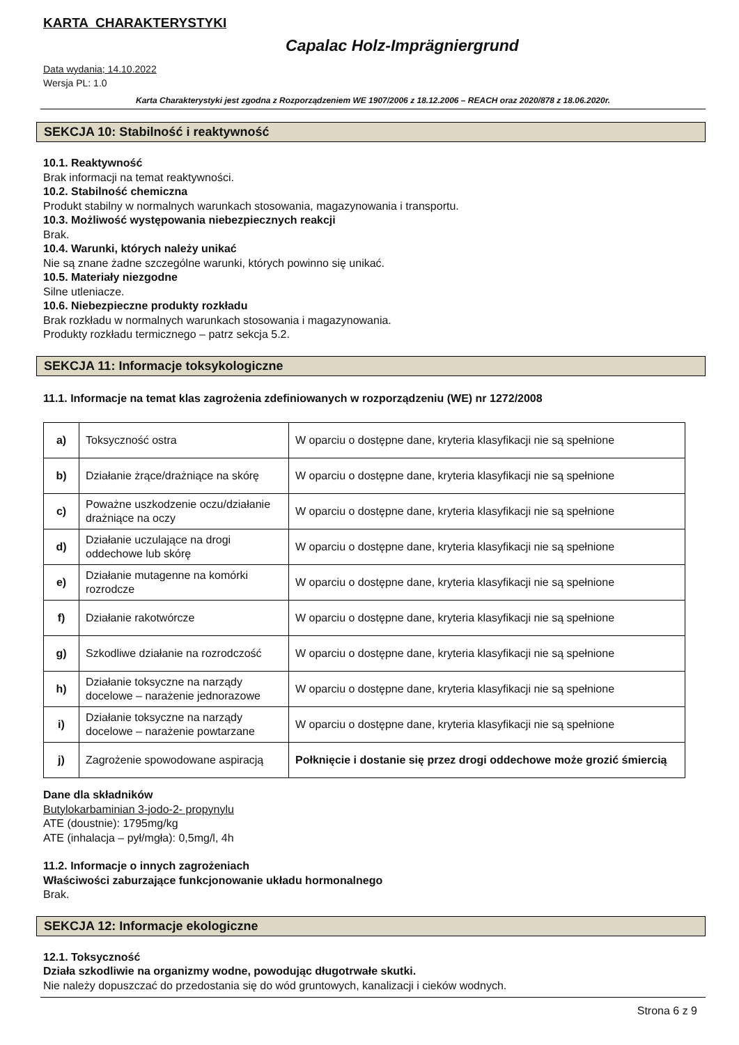KARTA CHARAKTERYSTYKI
Capalac Holz-Imprägniergrund
Data wydania; 14.10.2022
Wersja PL: 1.0
Karta Charakterystyki jest zgodna z Rozporządzeniem WE 1907/2006 z 18.12.2006 – REACH oraz 2020/878 z 18.06.2020r.
SEKCJA 10: Stabilność i reaktywność
10.1. Reaktywność
Brak informacji na temat reaktywności.
10.2. Stabilność chemiczna
Produkt stabilny w normalnych warunkach stosowania, magazynowania i transportu.
10.3. Możliwość występowania niebezpiecznych reakcji
Brak.
10.4. Warunki, których należy unikać
Nie są znane żadne szczególne warunki, których powinno się unikać.
10.5. Materiały niezgodne
Silne utleniacze.
10.6. Niebezpieczne produkty rozkładu
Brak rozkładu w normalnych warunkach stosowania i magazynowania.
Produkty rozkładu termicznego – patrz sekcja 5.2.
SEKCJA 11: Informacje toksykologiczne
11.1. Informacje na temat klas zagrożenia zdefiniowanych w rozporządzeniu (WE) nr 1272/2008
| a) | Toksyczność ostra | W oparciu o dostępne dane, kryteria klasyfikacji nie są spełnione |
| b) | Działanie żrące/drażniące na skórę | W oparciu o dostępne dane, kryteria klasyfikacji nie są spełnione |
| c) | Poważne uszkodzenie oczu/działanie drażniące na oczy | W oparciu o dostępne dane, kryteria klasyfikacji nie są spełnione |
| d) | Działanie uczulające na drogi oddechowe lub skórę | W oparciu o dostępne dane, kryteria klasyfikacji nie są spełnione |
| e) | Działanie mutagenne na komórki rozrodcze | W oparciu o dostępne dane, kryteria klasyfikacji nie są spełnione |
| f) | Działanie rakotwórcze | W oparciu o dostępne dane, kryteria klasyfikacji nie są spełnione |
| g) | Szkodliwe działanie na rozrodczość | W oparciu o dostępne dane, kryteria klasyfikacji nie są spełnione |
| h) | Działanie toksyczne na narządy docelowe – narażenie jednorazowe | W oparciu o dostępne dane, kryteria klasyfikacji nie są spełnione |
| i) | Działanie toksyczne na narządy docelowe – narażenie powtarzane | W oparciu o dostępne dane, kryteria klasyfikacji nie są spełnione |
| j) | Zagrożenie spowodowane aspiracją | Połknięcie i dostanie się przez drogi oddechowe może grozić śmiercią |
Dane dla składników
Butylokarbaminian 3-jodo-2- propynylu
ATE (doustnie): 1795mg/kg
ATE (inhalacja – pył/mgła): 0,5mg/l, 4h
11.2. Informacje o innych zagrożeniach
Właściwości zaburzające funkcjonowanie układu hormonalnego
Brak.
SEKCJA 12: Informacje ekologiczne
12.1. Toksyczność
Działa szkodliwie na organizmy wodne, powodując długotrwałe skutki.
Nie należy dopuszczać do przedostania się do wód gruntowych, kanalizacji i cieków wodnych.
Strona 6 z 9